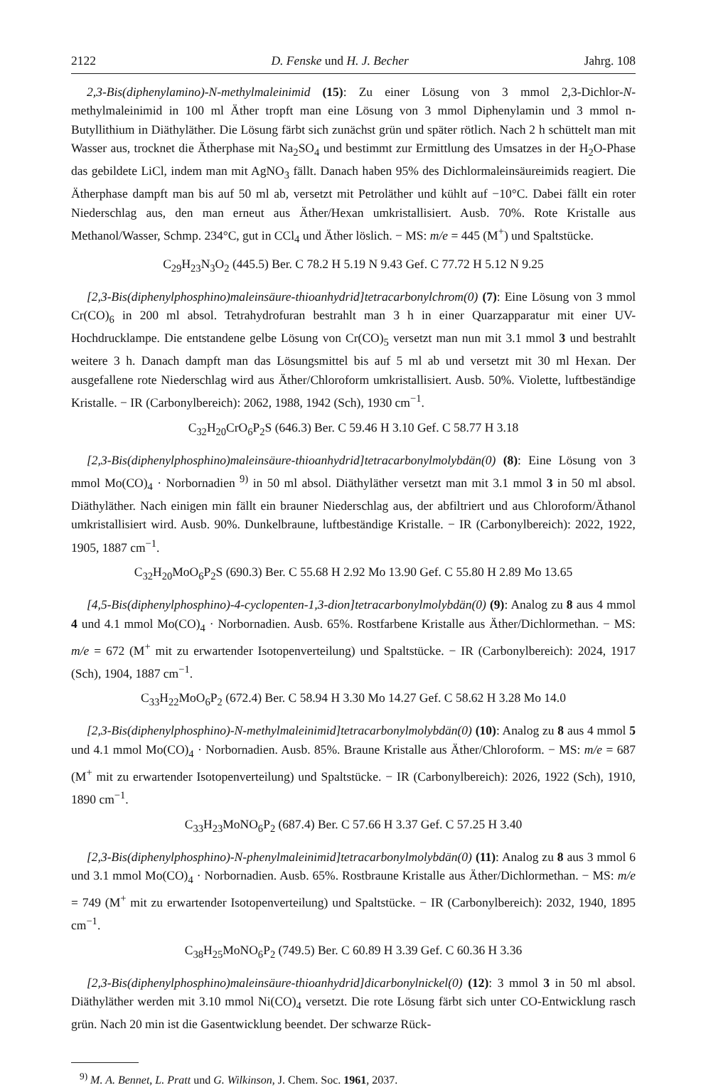2122 D. Fenske und H. J. Becher Jahrg. 108
2,3-Bis(diphenylamino)-N-methylmaleinimid (15): Zu einer Lösung von 3 mmol 2,3-Dichlor-N-methylmaleinimid in 100 ml Äther tropft man eine Lösung von 3 mmol Diphenylamin und 3 mmol n-Butyllithium in Diäthyläther. Die Lösung färbt sich zunächst grün und später rötlich. Nach 2 h schüttelt man mit Wasser aus, trocknet die Ätherphase mit Na<sub>2</sub>SO<sub>4</sub> und bestimmt zur Ermittlung des Umsatzes in der H<sub>2</sub>O-Phase das gebildete LiCl, indem man mit AgNO<sub>3</sub> fällt. Danach haben 95% des Dichlormaleinsäureimids reagiert. Die Ätherphase dampft man bis auf 50 ml ab, versetzt mit Petroläther und kühlt auf −10°C. Dabei fällt ein roter Niederschlag aus, den man erneut aus Äther/Hexan umkristallisiert. Ausb. 70%. Rote Kristalle aus Methanol/Wasser, Schmp. 234°C, gut in CCl<sub>4</sub> und Äther löslich. − MS: m/e = 445 (M<sup>+</sup>) und Spaltstücke.
C<sub>29</sub>H<sub>23</sub>N<sub>3</sub>O<sub>2</sub> (445.5) Ber. C 78.2 H 5.19 N 9.43 Gef. C 77.72 H 5.12 N 9.25
[2,3-Bis(diphenylphosphino)maleinsäure-thioanhydrid]tetracarbonylchrom(0) (7): Eine Lösung von 3 mmol Cr(CO)<sub>6</sub> in 200 ml absol. Tetrahydrofuran bestrahlt man 3 h in einer Quarzapparatur mit einer UV-Hochdrucklampe. Die entstandene gelbe Lösung von Cr(CO)<sub>5</sub> versetzt man nun mit 3.1 mmol 3 und bestrahlt weitere 3 h. Danach dampft man das Lösungsmittel bis auf 5 ml ab und versetzt mit 30 ml Hexan. Der ausgefallene rote Niederschlag wird aus Äther/Chloroform umkristallisiert. Ausb. 50%. Violette, luftbeständige Kristalle. − IR (Carbonylbereich): 2062, 1988, 1942 (Sch), 1930 cm<sup>−1</sup>.
C<sub>32</sub>H<sub>20</sub>CrO<sub>6</sub>P<sub>2</sub>S (646.3) Ber. C 59.46 H 3.10 Gef. C 58.77 H 3.18
[2,3-Bis(diphenylphosphino)maleinsäure-thioanhydrid]tetracarbonylmolybdän(0) (8): Eine Lösung von 3 mmol Mo(CO)<sub>4</sub> · Norbornadien <sup>9)</sup> in 50 ml absol. Diäthyläther versetzt man mit 3.1 mmol 3 in 50 ml absol. Diäthyläther. Nach einigen min fällt ein brauner Niederschlag aus, der abfiltriert und aus Chloroform/Äthanol umkristallisiert wird. Ausb. 90%. Dunkelbraune, luftbeständige Kristalle. − IR (Carbonylbereich): 2022, 1922, 1905, 1887 cm<sup>−1</sup>.
C<sub>32</sub>H<sub>20</sub>MoO<sub>6</sub>P<sub>2</sub>S (690.3) Ber. C 55.68 H 2.92 Mo 13.90 Gef. C 55.80 H 2.89 Mo 13.65
[4,5-Bis(diphenylphosphino)-4-cyclopenten-1,3-dion]tetracarbonylmolybdän(0) (9): Analog zu 8 aus 4 mmol 4 und 4.1 mmol Mo(CO)<sub>4</sub> · Norbornadien. Ausb. 65%. Rostfarbene Kristalle aus Äther/Dichlormethan. − MS: m/e = 672 (M<sup>+</sup> mit zu erwartender Isotopenverteilung) und Spaltstücke. − IR (Carbonylbereich): 2024, 1917 (Sch), 1904, 1887 cm<sup>−1</sup>.
C<sub>33</sub>H<sub>22</sub>MoO<sub>6</sub>P<sub>2</sub> (672.4) Ber. C 58.94 H 3.30 Mo 14.27 Gef. C 58.62 H 3.28 Mo 14.0
[2,3-Bis(diphenylphosphino)-N-methylmaleinimid]tetracarbonylmolybdän(0) (10): Analog zu 8 aus 4 mmol 5 und 4.1 mmol Mo(CO)<sub>4</sub> · Norbornadien. Ausb. 85%. Braune Kristalle aus Äther/Chloroform. − MS: m/e = 687 (M<sup>+</sup> mit zu erwartender Isotopenverteilung) und Spaltstücke. − IR (Carbonylbereich): 2026, 1922 (Sch), 1910, 1890 cm<sup>−1</sup>.
C<sub>33</sub>H<sub>23</sub>MoNO<sub>6</sub>P<sub>2</sub> (687.4) Ber. C 57.66 H 3.37 Gef. C 57.25 H 3.40
[2,3-Bis(diphenylphosphino)-N-phenylmaleinimid]tetracarbonylmolybdän(0) (11): Analog zu 8 aus 3 mmol 6 und 3.1 mmol Mo(CO)<sub>4</sub> · Norbornadien. Ausb. 65%. Rostbraune Kristalle aus Äther/Dichlormethan. − MS: m/e = 749 (M<sup>+</sup> mit zu erwartender Isotopenverteilung) und Spaltstücke. − IR (Carbonylbereich): 2032, 1940, 1895 cm<sup>−1</sup>.
C<sub>38</sub>H<sub>25</sub>MoNO<sub>6</sub>P<sub>2</sub> (749.5) Ber. C 60.89 H 3.39 Gef. C 60.36 H 3.36
[2,3-Bis(diphenylphosphino)maleinsäure-thioanhydrid]dicarbonylnickel(0) (12): 3 mmol 3 in 50 ml absol. Diäthyläther werden mit 3.10 mmol Ni(CO)<sub>4</sub> versetzt. Die rote Lösung färbt sich unter CO-Entwicklung rasch grün. Nach 20 min ist die Gasentwicklung beendet. Der schwarze Rück-
<sup>9)</sup> M. A. Bennet, L. Pratt und G. Wilkinson, J. Chem. Soc. 1961, 2037.